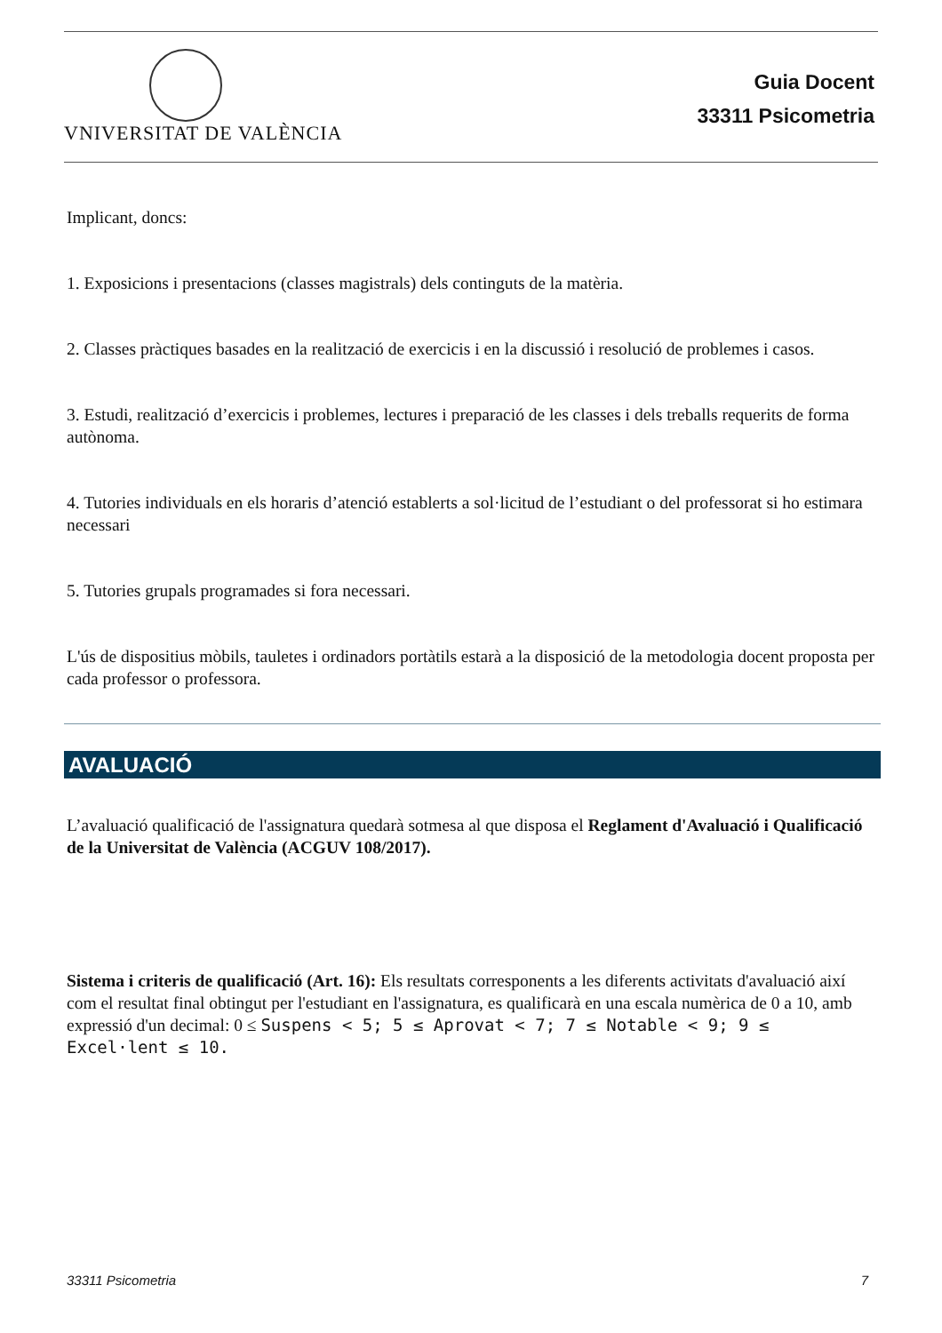VNIVERSITAT DE VALÈNCIA
Guia Docent
33311 Psicometria
Implicant, doncs:
1. Exposicions i presentacions (classes magistrals) dels continguts de la matèria.
2. Classes pràctiques basades en la realització de exercicis i en la discussió i resolució de problemes i casos.
3. Estudi, realització d’exercicis i problemes, lectures i preparació de les classes i dels treballs requerits de forma autònoma.
4. Tutories individuals en els horaris d’atenció establerts a sol·licitud de l’estudiant o del professorat si ho estimara necessari
5. Tutories grupals programades si fora necessari.
L'ús de dispositius mòbils, tauletes i ordinadors portàtils estarà a la disposició de la metodologia docent proposta per cada professor o professora.
AVALUACIÓ
L’avaluació qualificació de l'assignatura quedarà sotmesa al que disposa el Reglament d'Avaluació i Qualificació de la Universitat de València (ACGUV 108/2017).
Sistema i criteris de qualificació (Art. 16): Els resultats corresponents a les diferents activitats d'avaluació així com el resultat final obtingut per l'estudiant en l'assignatura, es qualificarà en una escala numèrica de 0 a 10, amb expressió d'un decimal: 0 ≤ Suspens < 5; 5 ≤ Aprovat < 7; 7 ≤ Notable < 9; 9 ≤ Excel·lent ≤ 10.
33311 Psicometria 7